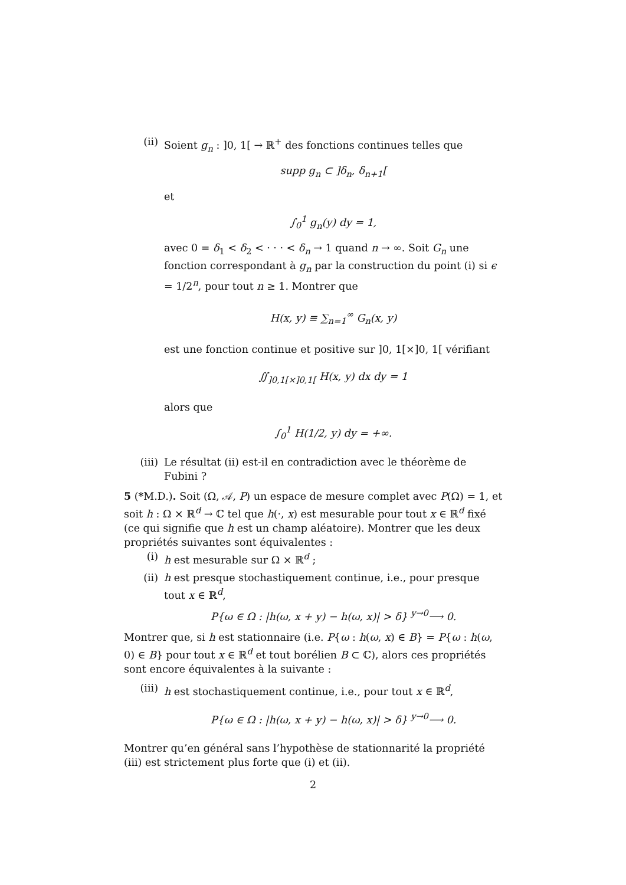(ii) Soient g<sub>n</sub> : ]0, 1[ → ℝ<sup>+</sup> des fonctions continues telles que
supp g<sub>n</sub> ⊂ ]δ<sub>n</sub>, δ<sub>n+1</sub>[
et
∫<sub>0</sub><sup>1</sup> g<sub>n</sub>(y) dy = 1,
avec 0 = δ<sub>1</sub> < δ<sub>2</sub> < · · · < δ<sub>n</sub> → 1 quand n → ∞. Soit G<sub>n</sub> une fonction correspondant à g<sub>n</sub> par la construction du point (i) si ϵ = 1/2<sup>n</sup>, pour tout n ≥ 1. Montrer que
H(x, y) ≡ ∑<sub>n=1</sub><sup>∞</sup> G<sub>n</sub>(x, y)
est une fonction continue et positive sur ]0, 1[×]0, 1[ vérifiant
∬<sub>]0,1[×]0,1[</sub> H(x, y) dx dy = 1
alors que
∫<sub>0</sub><sup>1</sup> H(1/2, y) dy = +∞.
(iii) Le résultat (ii) est-il en contradiction avec le théorème de Fubini ?
5 (*M.D.). Soit (Ω, 𝒜, P) un espace de mesure complet avec P(Ω) = 1, et soit h : Ω × ℝ<sup>d</sup> → ℂ tel que h(·, x) est mesurable pour tout x ∈ ℝ<sup>d</sup> fixé (ce qui signifie que h est un champ aléatoire). Montrer que les deux propriétés suivantes sont équivalentes :
(i) h est mesurable sur Ω × ℝ<sup>d</sup> ;
(ii) h est presque stochastiquement continue, i.e., pour presque tout x ∈ ℝ<sup>d</sup>,
P{ω ∈ Ω : |h(ω, x + y) − h(ω, x)| > δ} <sup>y→0</sup>⟶ 0.
Montrer que, si h est stationnaire (i.e. P{ω : h(ω, x) ∈ B} = P{ω : h(ω, 0) ∈ B} pour tout x ∈ ℝ<sup>d</sup> et tout borélien B ⊂ ℂ), alors ces propriétés sont encore équivalentes à la suivante :
(iii) h est stochastiquement continue, i.e., pour tout x ∈ ℝ<sup>d</sup>,
P{ω ∈ Ω : |h(ω, x + y) − h(ω, x)| > δ} <sup>y→0</sup>⟶ 0.
Montrer qu’en général sans l’hypothèse de stationnarité la propriété (iii) est strictement plus forte que (i) et (ii).
2